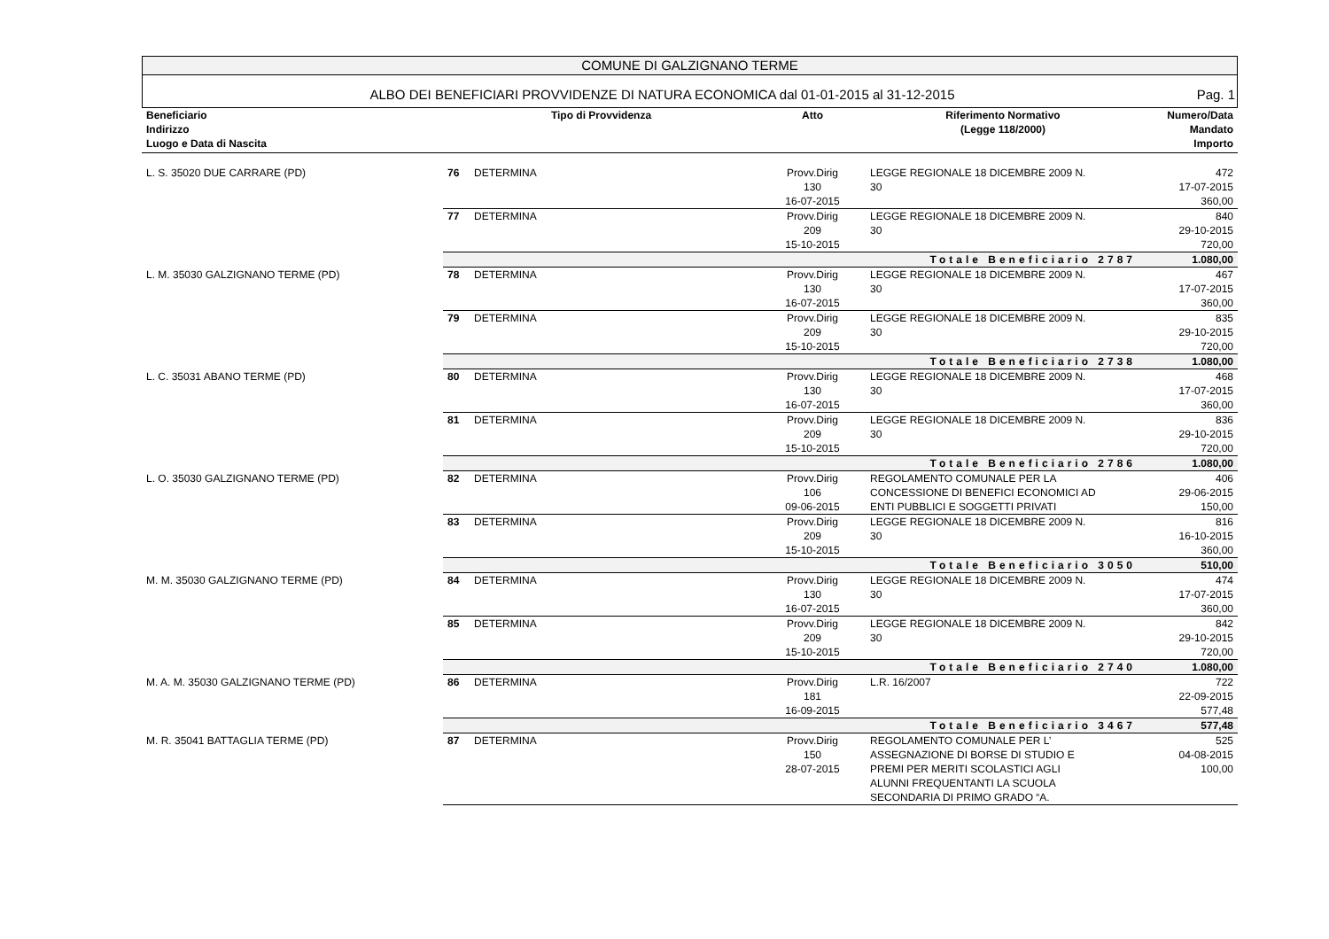COMUNE DI GALZIGNANO TERME
ALBO DEI BENEFICIARI PROVVIDENZE DI NATURA ECONOMICA dal 01-01-2015 al 31-12-2015 Pag. 1
| Beneficiario Indirizzo Luogo e Data di Nascita | Tipo di Provvidenza | | Atto | Riferimento Normativo (Legge 118/2000) | Numero/Data Mandato Importo |
| --- | --- | --- | --- | --- | --- |
| L. S. 35020 DUE CARRARE (PD) | 76 | DETERMINA | Provv.Dirig 130 16-07-2015 | LEGGE REGIONALE 18 DICEMBRE 2009 N. 30 | 472 17-07-2015 360,00 |
| | 77 | DETERMINA | Provv.Dirig 209 15-10-2015 | LEGGE REGIONALE 18 DICEMBRE 2009 N. 30 | 840 29-10-2015 720,00 |
| | Totale Beneficiario 2787 | | | | 1.080,00 |
| L. M. 35030 GALZIGNANO TERME (PD) | 78 | DETERMINA | Provv.Dirig 130 16-07-2015 | LEGGE REGIONALE 18 DICEMBRE 2009 N. 30 | 467 17-07-2015 360,00 |
| | 79 | DETERMINA | Provv.Dirig 209 15-10-2015 | LEGGE REGIONALE 18 DICEMBRE 2009 N. 30 | 835 29-10-2015 720,00 |
| | Totale Beneficiario 2738 | | | | 1.080,00 |
| L. C. 35031 ABANO TERME (PD) | 80 | DETERMINA | Provv.Dirig 130 16-07-2015 | LEGGE REGIONALE 18 DICEMBRE 2009 N. 30 | 468 17-07-2015 360,00 |
| | 81 | DETERMINA | Provv.Dirig 209 15-10-2015 | LEGGE REGIONALE 18 DICEMBRE 2009 N. 30 | 836 29-10-2015 720,00 |
| | Totale Beneficiario 2786 | | | | 1.080,00 |
| L. O. 35030 GALZIGNANO TERME (PD) | 82 | DETERMINA | Provv.Dirig 106 09-06-2015 | REGOLAMENTO COMUNALE PER LA CONCESSIONE DI BENEFICI ECONOMICI AD ENTI PUBBLICI E SOGGETTI PRIVATI | 406 29-06-2015 150,00 |
| | 83 | DETERMINA | Provv.Dirig 209 15-10-2015 | LEGGE REGIONALE 18 DICEMBRE 2009 N. 30 | 816 16-10-2015 360,00 |
| | Totale Beneficiario 3050 | | | | 510,00 |
| M. M. 35030 GALZIGNANO TERME (PD) | 84 | DETERMINA | Provv.Dirig 130 16-07-2015 | LEGGE REGIONALE 18 DICEMBRE 2009 N. 30 | 474 17-07-2015 360,00 |
| | 85 | DETERMINA | Provv.Dirig 209 15-10-2015 | LEGGE REGIONALE 18 DICEMBRE 2009 N. 30 | 842 29-10-2015 720,00 |
| | Totale Beneficiario 2740 | | | | 1.080,00 |
| M. A. M. 35030 GALZIGNANO TERME (PD) | 86 | DETERMINA | Provv.Dirig 181 16-09-2015 | L.R. 16/2007 | 722 22-09-2015 577,48 |
| | Totale Beneficiario 3467 | | | | 577,48 |
| M. R. 35041 BATTAGLIA TERME (PD) | 87 | DETERMINA | Provv.Dirig 150 28-07-2015 | REGOLAMENTO COMUNALE PER L’ ASSEGNAZIONE DI BORSE DI STUDIO E PREMI PER MERITI SCOLASTICI AGLI ALUNNI FREQUENTANTI LA SCUOLA SECONDARIA DI PRIMO GRADO “A. | 525 04-08-2015 100,00 |